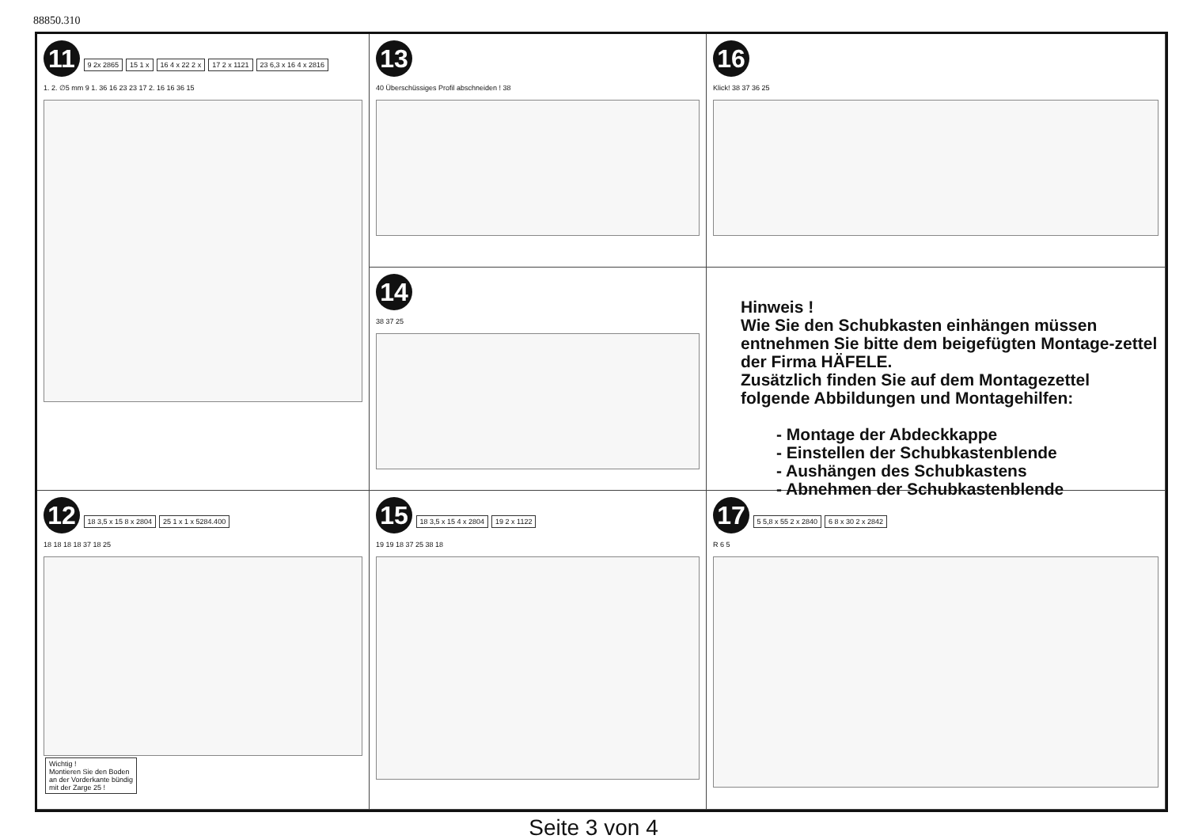88850.310
11 9 2x 2865 15 1 x 16 4 x 22 2 x 17 2 x 1121 23 6,3 x 16 4 x 2816
1. 2. ∅5 mm 9 1. 36 16 23 23 17 2. 16 16 36 15
13
40 Überschüssiges Profil abschneiden ! 38
16
Klick! 38 37 36 25
14
38 37 25
Hinweis !
Wie Sie den Schubkasten einhängen müssen entnehmen Sie bitte dem beigefügten Montage-zettel der Firma HÄFELE.
Zusätzlich finden Sie auf dem Montagezettel folgende Abbildungen und Montagehilfen:
- Montage der Abdeckkappe
- Einstellen der Schubkastenblende
- Aushängen des Schubkastens
- Abnehmen der Schubkastenblende
12 18 3,5 x 15 8 x 2804 25 1 x 1 x 5284.400
18 18 18 18 37 18 25
Wichtig !
Montieren Sie den Boden
an der Vorderkante bündig
mit der Zarge 25 !
15 18 3,5 x 15 4 x 2804 19 2 x 1122
19 19 18 37 25 38 18
17 5 5,8 x 55 2 x 2840 6 8 x 30 2 x 2842
R 6 5
Seite 3 von 4